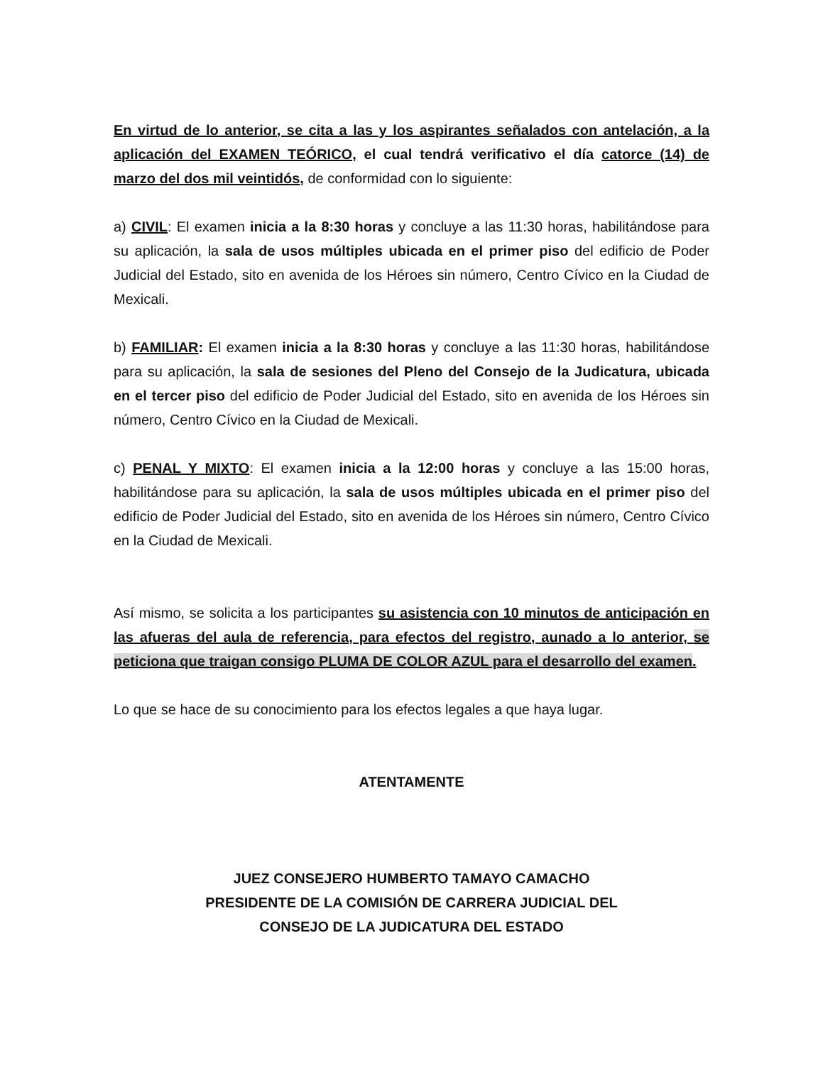En virtud de lo anterior, se cita a las y los aspirantes señalados con antelación, a la aplicación del EXAMEN TEÓRICO, el cual tendrá verificativo el día catorce (14) de marzo del dos mil veintidós, de conformidad con lo siguiente:
a) CIVIL: El examen inicia a la 8:30 horas y concluye a las 11:30 horas, habilitándose para su aplicación, la sala de usos múltiples ubicada en el primer piso del edificio de Poder Judicial del Estado, sito en avenida de los Héroes sin número, Centro Cívico en la Ciudad de Mexicali.
b) FAMILIAR: El examen inicia a la 8:30 horas y concluye a las 11:30 horas, habilitándose para su aplicación, la sala de sesiones del Pleno del Consejo de la Judicatura, ubicada en el tercer piso del edificio de Poder Judicial del Estado, sito en avenida de los Héroes sin número, Centro Cívico en la Ciudad de Mexicali.
c) PENAL Y MIXTO: El examen inicia a la 12:00 horas y concluye a las 15:00 horas, habilitándose para su aplicación, la sala de usos múltiples ubicada en el primer piso del edificio de Poder Judicial del Estado, sito en avenida de los Héroes sin número, Centro Cívico en la Ciudad de Mexicali.
Así mismo, se solicita a los participantes su asistencia con 10 minutos de anticipación en las afueras del aula de referencia, para efectos del registro, aunado a lo anterior, se peticiona que traigan consigo PLUMA DE COLOR AZUL para el desarrollo del examen.
Lo que se hace de su conocimiento para los efectos legales a que haya lugar.
ATENTAMENTE
JUEZ CONSEJERO HUMBERTO TAMAYO CAMACHO
PRESIDENTE DE LA COMISIÓN DE CARRERA JUDICIAL DEL
CONSEJO DE LA JUDICATURA DEL ESTADO